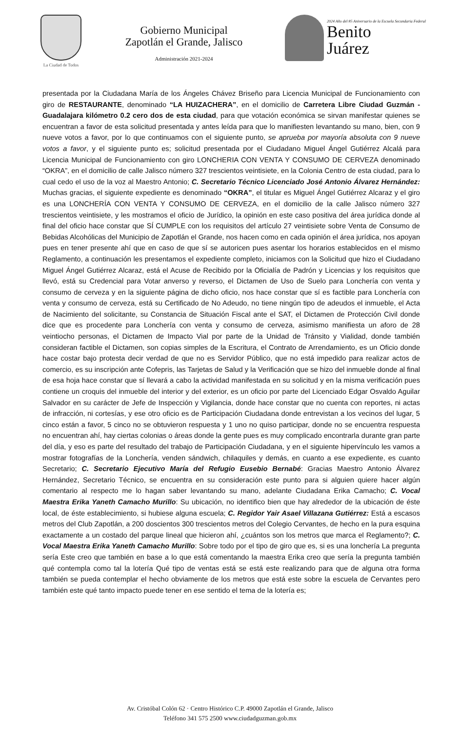La Ciudad de Todos
Gobierno Municipal
Zapotlán el Grande, Jalisco
Administración 2021-2024
2024 Año del 85 Aniversario de la Escuela Secundaria Federal
Benito
Juárez
presentada por la Ciudadana María de los Ángeles Chávez Briseño para Licencia Municipal de Funcionamiento con giro de RESTAURANTE, denominado “LA HUIZACHERA”, en el domicilio de Carretera Libre Ciudad Guzmán - Guadalajara kilómetro 0.2 cero dos de esta ciudad, para que votación económica se sirvan manifestar quienes se encuentran a favor de esta solicitud presentada y antes leída para que lo manifiesten levantando su mano, bien, con 9 nueve votos a favor, por lo que continuamos con el siguiente punto, se aprueba por mayoría absoluta con 9 nueve votos a favor, y el siguiente punto es; solicitud presentada por el Ciudadano Miguel Ángel Gutiérrez Alcalá para Licencia Municipal de Funcionamiento con giro LONCHERIA CON VENTA Y CONSUMO DE CERVEZA denominado “OKRA”, en el domicilio de calle Jalisco número 327 trescientos veintisiete, en la Colonia Centro de esta ciudad, para lo cual cedo el uso de la voz al Maestro Antonio; C. Secretario Técnico Licenciado José Antonio Álvarez Hernández: Muchas gracias, el siguiente expediente es denominado “OKRA”, el titular es Miguel Ángel Gutiérrez Alcaraz y el giro es una LONCHERÍA CON VENTA Y CONSUMO DE CERVEZA, en el domicilio de la calle Jalisco número 327 trescientos veintisiete, y les mostramos el oficio de Jurídico, la opinión en este caso positiva del área jurídica donde al final del oficio hace constar que SÍ CUMPLE con los requisitos del artículo 27 veintisiete sobre Venta de Consumo de Bebidas Alcohólicas del Municipio de Zapotlán el Grande, nos hacen como en cada opinión el área jurídica, nos apoyan pues en tener presente ahí que en caso de que sí se autoricen pues asentar los horarios establecidos en el mismo Reglamento, a continuación les presentamos el expediente completo, iniciamos con la Solicitud que hizo el Ciudadano Miguel Ángel Gutiérrez Alcaraz, está el Acuse de Recibido por la Oficialía de Padrón y Licencias y los requisitos que llevó, está su Credencial para Votar anverso y reverso, el Dictamen de Uso de Suelo para Lonchería con venta y consumo de cerveza y en la siguiente página de dicho oficio, nos hace constar que sí es factible para Lonchería con venta y consumo de cerveza, está su Certificado de No Adeudo, no tiene ningún tipo de adeudos el inmueble, el Acta de Nacimiento del solicitante, su Constancia de Situación Fiscal ante el SAT, el Dictamen de Protección Civil donde dice que es procedente para Lonchería con venta y consumo de cerveza, asimismo manifiesta un aforo de 28 veintiocho personas, el Dictamen de Impacto Vial por parte de la Unidad de Tránsito y Vialidad, donde también consideran factible el Dictamen, son copias simples de la Escritura, el Contrato de Arrendamiento, es un Oficio donde hace costar bajo protesta decir verdad de que no es Servidor Público, que no está impedido para realizar actos de comercio, es su inscripción ante Cofepris, las Tarjetas de Salud y la Verificación que se hizo del inmueble donde al final de esa hoja hace constar que sí llevará a cabo la actividad manifestada en su solicitud y en la misma verificación pues contiene un croquis del inmueble del interior y del exterior, es un oficio por parte del Licenciado Edgar Osvaldo Aguilar Salvador en su carácter de Jefe de Inspección y Vigilancia, donde hace constar que no cuenta con reportes, ni actas de infracción, ni cortesías, y ese otro oficio es de Participación Ciudadana donde entrevistan a los vecinos del lugar, 5 cinco están a favor, 5 cinco no se obtuvieron respuesta y 1 uno no quiso participar, donde no se encuentra respuesta no encuentran ahí, hay ciertas colonias o áreas donde la gente pues es muy complicado encontrarla durante gran parte del día, y eso es parte del resultado del trabajo de Participación Ciudadana, y en el siguiente hipervínculo les vamos a mostrar fotografías de la Lonchería, venden sándwich, chilaquiles y demás, en cuanto a ese expediente, es cuanto Secretario; C. Secretario Ejecutivo María del Refugio Eusebio Bernabé: Gracias Maestro Antonio Álvarez Hernández, Secretario Técnico, se encuentra en su consideración este punto para si alguien quiere hacer algún comentario al respecto me lo hagan saber levantando su mano, adelante Ciudadana Erika Camacho; C. Vocal Maestra Erika Yaneth Camacho Murillo: Su ubicación, no identifico bien que hay alrededor de la ubicación de éste local, de éste establecimiento, si hubiese alguna escuela; C. Regidor Yair Asael Villazana Gutiérrez: Está a escasos metros del Club Zapotlán, a 200 doscientos 300 trescientos metros del Colegio Cervantes, de hecho en la pura esquina exactamente a un costado del parque lineal que hicieron ahí, ¿cuántos son los metros que marca el Reglamento?; C. Vocal Maestra Erika Yaneth Camacho Murillo: Sobre todo por el tipo de giro que es, si es una lonchería La pregunta sería Este creo que también en base a lo que está comentando la maestra Erika creo que sería la pregunta también qué contempla como tal la lotería Qué tipo de ventas está se está este realizando para que de alguna otra forma también se pueda contemplar el hecho obviamente de los metros que está este sobre la escuela de Cervantes pero también este qué tanto impacto puede tener en ese sentido el tema de la lotería es;
Av. Cristóbal Colón 62 · Centro Histórico C.P. 49000 Zapotlán el Grande, Jalisco
Teléfono 341 575 2500 www.ciudadguzman.gob.mx